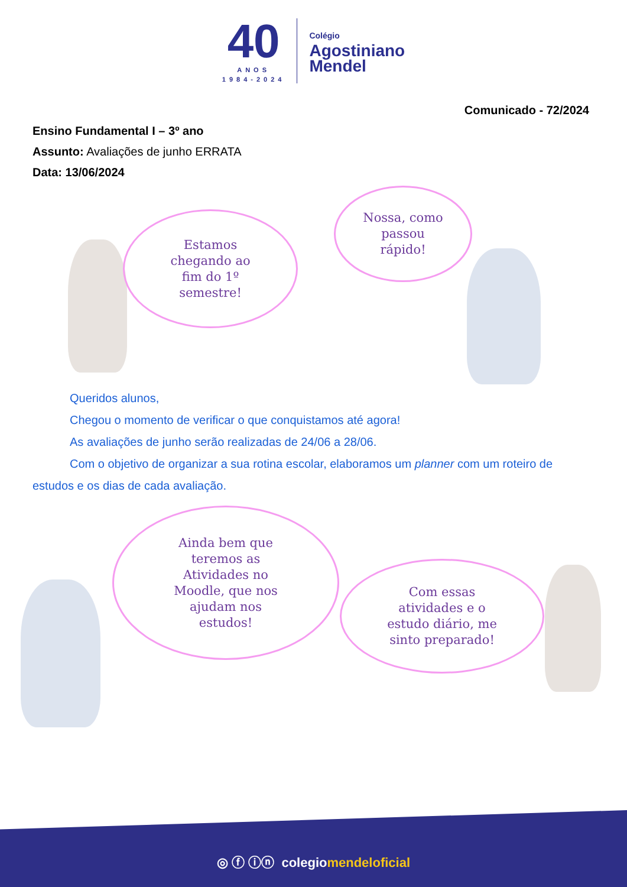40
ANOS
1984-2024
Colégio
Agostiniano
Mendel
Comunicado - 72/2024
Ensino Fundamental I – 3º ano
Assunto: Avaliações de junho ERRATA
Data: 13/06/2024
Estamos
chegando ao
fim do 1º
semestre!
Nossa, como
passou
rápido!
Queridos alunos,
Chegou o momento de verificar o que conquistamos até agora!
As avaliações de junho serão realizadas de 24/06 a 28/06.
Com o objetivo de organizar a sua rotina escolar, elaboramos um planner com um roteiro de estudos e os dias de cada avaliação.
Ainda bem que
teremos as
Atividades no
Moodle, que nos
ajudam nos
estudos!
Com essas
atividades e o
estudo diário, me
sinto preparado!
◎ ⓕ ⓘⓝ colegio mendeloficial